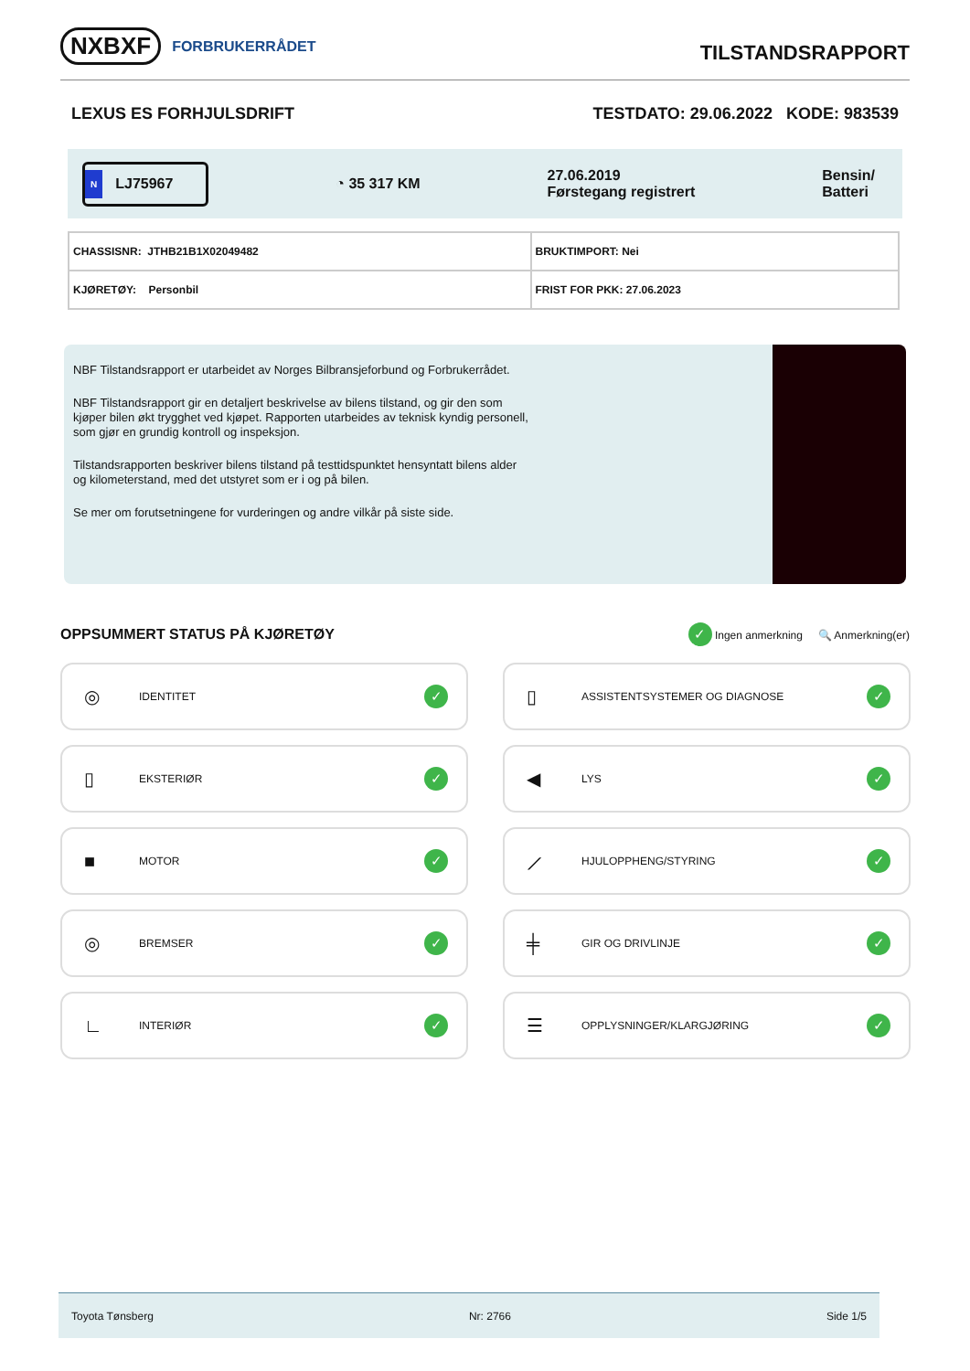NXBXF FORBRUKERRÅDET
TILSTANDSRAPPORT
LEXUS ES FORHJULSDRIFT TESTDATO: 29.06.2022 KODE: 983539
N LJ75967
◔ 35 317 KM
27.06.2019
Førstegang registrert
Bensin/
Batteri
| CHASSISNR: JTHB21B1X02049482 | BRUKTIMPORT: Nei |
| KJØRETØY: Personbil | FRIST FOR PKK: 27.06.2023 |
NBF Tilstandsrapport er utarbeidet av Norges Bilbransjeforbund og Forbrukerrådet.
NBF Tilstandsrapport gir en detaljert beskrivelse av bilens tilstand, og gir den som kjøper bilen økt trygghet ved kjøpet. Rapporten utarbeides av teknisk kyndig personell, som gjør en grundig kontroll og inspeksjon.
Tilstandsrapporten beskriver bilens tilstand på testtidspunktet hensyntatt bilens alder og kilometerstand, med det utstyret som er i og på bilen.
Se mer om forutsetningene for vurderingen og andre vilkår på siste side.
OPPSUMMERT STATUS PÅ KJØRETØY ✓ Ingen anmerkning 🔍 Anmerkning(er)
◎ IDENTITET ✓
▯ ASSISTENTSYSTEMER OG DIAGNOSE ✓
▯ EKSTERIØR ✓
◀ LYS ✓
■ MOTOR ✓
⟋ HJULOPPHENG/STYRING ✓
◎ BREMSER ✓
╪ GIR OG DRIVLINJE ✓
∟ INTERIØR ✓
☰ OPPLYSNINGER/KLARGJØRING ✓
Toyota Tønsberg Nr: 2766 Side 1/5